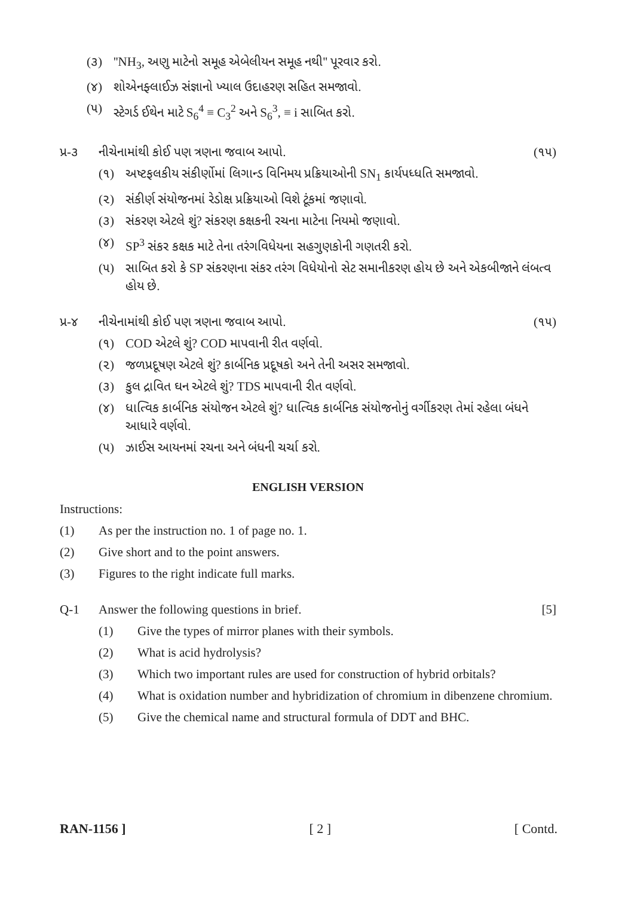(૩) ''NH<sub>3</sub>, અણુ માટેનો સમૂહ એબેલીયન સમૂહ નથી'' પૂરવાર કરો.
(૪) શોએનફ્લાઈઝ સંજ્ઞાનો ખ્યાલ ઉદાહરણ સહિત સમજાવો.
(૫) સ્ટેગર્ડ ઈથેન માટે S<sub>6</sub><sup>4</sup> ≡ C<sub>3</sub><sup>2</sup> અને S<sub>6</sub><sup>3</sup>, ≡ i સાબિત કરો.
પ્ર-૩ નીચેનામાંથી કોઈ પણ ત્રણના જવાબ આપો. (૧૫)
(૧) અષ્ટફલકીય સંકીર્ણોમાં લિગાન્ડ વિનિમય પ્રક્રિયાઓની SN<sub>1</sub> કાર્યપધ્ધતિ સમજાવો.
(૨) સંકીર્ણ સંયોજનમાં રેડોક્ષ પ્રક્રિયાઓ વિશે ટૂંકમાં જણાવો.
(૩) સંકરણ એટલે શું? સંકરણ કક્ષકની રચના માટેના નિયમો જણાવો.
(૪) SP<sup>3</sup> સંકર કક્ષક માટે તેના તરંગવિધેયના સહગુણકોની ગણતરી કરો.
(૫) સાબિત કરો કે SP સંકરણના સંકર તરંગ વિધેયોનો સેટ સમાનીકરણ હોય છે અને એકબીજાને લંબત્વ હોય છે.
પ્ર-૪ નીચેનામાંથી કોઈ પણ ત્રણના જવાબ આપો. (૧૫)
(૧) COD એટલે શું? COD માપવાની રીત વર્ણવો.
(૨) જળપ્રદૂષણ એટલે શું? કાર્બનિક પ્રદૂષકો અને તેની અસર સમજાવો.
(૩) કુલ દ્રાવિત ઘન એટલે શું? TDS માપવાની રીત વર્ણવો.
(૪) ધાત્વિક કાર્બનિક સંયોજન એટલે શું? ધાત્વિક કાર્બનિક સંયોજનોનું વર્ગીકરણ તેમાં રહેલા બંધને આધારે વર્ણવો.
(૫) ઝાઈસ આયનમાં રચના અને બંધની ચર્ચા કરો.
ENGLISH VERSION
Instructions:
(1) As per the instruction no. 1 of page no. 1.
(2) Give short and to the point answers.
(3) Figures to the right indicate full marks.
Q-1 Answer the following questions in brief. [5]
(1) Give the types of mirror planes with their symbols.
(2) What is acid hydrolysis?
(3) Which two important rules are used for construction of hybrid orbitals?
(4) What is oxidation number and hybridization of chromium in dibenzene chromium.
(5) Give the chemical name and structural formula of DDT and BHC.
RAN-1156 ] [ 2 ] [ Contd.